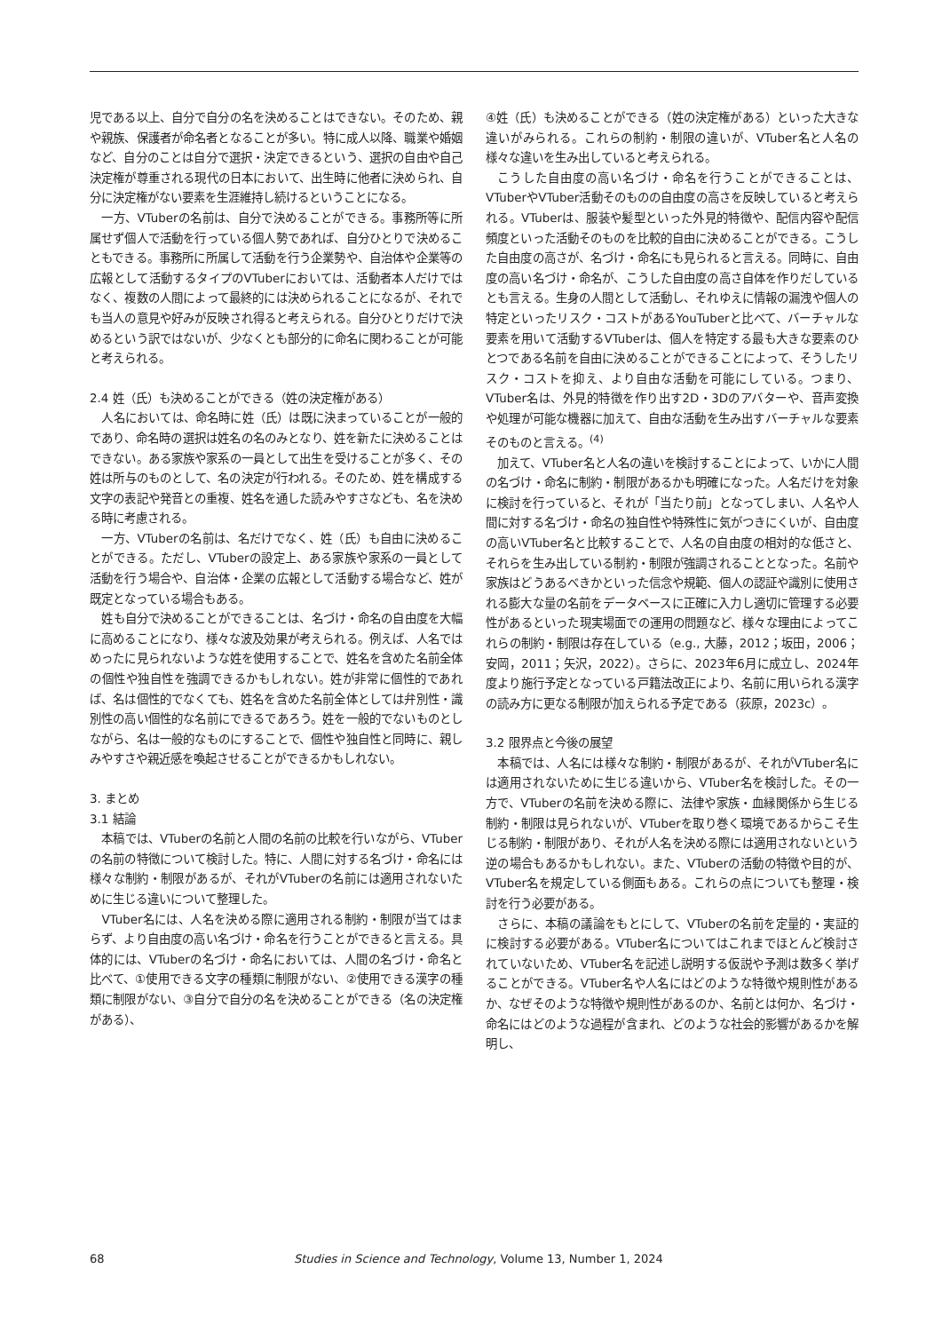児である以上、自分で自分の名を決めることはできない。そのため、親や親族、保護者が命名者となることが多い。特に成人以降、職業や婚姻など、自分のことは自分で選択・決定できるという、選択の自由や自己決定権が尊重される現代の日本において、出生時に他者に決められ、自分に決定権がない要素を生涯維持し続けるということになる。
一方、VTuberの名前は、自分で決めることができる。事務所等に所属せず個人で活動を行っている個人勢であれば、自分ひとりで決めることもできる。事務所に所属して活動を行う企業勢や、自治体や企業等の広報として活動するタイプのVTuberにおいては、活動者本人だけではなく、複数の人間によって最終的には決められることになるが、それでも当人の意見や好みが反映され得ると考えられる。自分ひとりだけで決めるという訳ではないが、少なくとも部分的に命名に関わることが可能と考えられる。
2.4 姓（氏）も決めることができる（姓の決定権がある）
人名においては、命名時に姓（氏）は既に決まっていることが一般的であり、命名時の選択は姓名の名のみとなり、姓を新たに決めることはできない。ある家族や家系の一員として出生を受けることが多く、その姓は所与のものとして、名の決定が行われる。そのため、姓を構成する文字の表記や発音との重複、姓名を通した読みやすさなども、名を決める時に考慮される。
一方、VTuberの名前は、名だけでなく、姓（氏）も自由に決めることができる。ただし、VTuberの設定上、ある家族や家系の一員として活動を行う場合や、自治体・企業の広報として活動する場合など、姓が既定となっている場合もある。
姓も自分で決めることができることは、名づけ・命名の自由度を大幅に高めることになり、様々な波及効果が考えられる。例えば、人名ではめったに見られないような姓を使用することで、姓名を含めた名前全体の個性や独自性を強調できるかもしれない。姓が非常に個性的であれば、名は個性的でなくても、姓名を含めた名前全体としては弁別性・識別性の高い個性的な名前にできるであろう。姓を一般的でないものとしながら、名は一般的なものにすることで、個性や独自性と同時に、親しみやすさや親近感を喚起させることができるかもしれない。
3. まとめ
3.1 結論
本稿では、VTuberの名前と人間の名前の比較を行いながら、VTuberの名前の特徴について検討した。特に、人間に対する名づけ・命名には様々な制約・制限があるが、それがVTuberの名前には適用されないために生じる違いについて整理した。
VTuber名には、人名を決める際に適用される制約・制限が当てはまらず、より自由度の高い名づけ・命名を行うことができると言える。具体的には、VTuberの名づけ・命名においては、人間の名づけ・命名と比べて、①使用できる文字の種類に制限がない、②使用できる漢字の種類に制限がない、③自分で自分の名を決めることができる（名の決定権がある）、
④姓（氏）も決めることができる（姓の決定権がある）といった大きな違いがみられる。これらの制約・制限の違いが、VTuber名と人名の様々な違いを生み出していると考えられる。
こうした自由度の高い名づけ・命名を行うことができることは、VTuberやVTuber活動そのものの自由度の高さを反映していると考えられる。VTuberは、服装や髪型といった外見的特徴や、配信内容や配信頻度といった活動そのものを比較的自由に決めることができる。こうした自由度の高さが、名づけ・命名にも見られると言える。同時に、自由度の高い名づけ・命名が、こうした自由度の高さ自体を作りだしているとも言える。生身の人間として活動し、それゆえに情報の漏洩や個人の特定といったリスク・コストがあるYouTuberと比べて、バーチャルな要素を用いて活動するVTuberは、個人を特定する最も大きな要素のひとつである名前を自由に決めることができることによって、そうしたリスク・コストを抑え、より自由な活動を可能にしている。つまり、VTuber名は、外見的特徴を作り出す2D・3Dのアバターや、音声変換や処理が可能な機器に加えて、自由な活動を生み出すバーチャルな要素そのものと言える。<sup>(4)</sup>
加えて、VTuber名と人名の違いを検討することによって、いかに人間の名づけ・命名に制約・制限があるかも明確になった。人名だけを対象に検討を行っていると、それが「当たり前」となってしまい、人名や人間に対する名づけ・命名の独自性や特殊性に気がつきにくいが、自由度の高いVTuber名と比較することで、人名の自由度の相対的な低さと、それらを生み出している制約・制限が強調されることとなった。名前や家族はどうあるべきかといった信念や規範、個人の認証や識別に使用される膨大な量の名前をデータベースに正確に入力し適切に管理する必要性があるといった現実場面での運用の問題など、様々な理由によってこれらの制約・制限は存在している（e.g., 大藤，2012；坂田，2006；安岡，2011；矢沢，2022）。さらに、2023年6月に成立し、2024年度より施行予定となっている戸籍法改正により、名前に用いられる漢字の読み方に更なる制限が加えられる予定である（荻原，2023c）。
3.2 限界点と今後の展望
本稿では、人名には様々な制約・制限があるが、それがVTuber名には適用されないために生じる違いから、VTuber名を検討した。その一方で、VTuberの名前を決める際に、法律や家族・血縁関係から生じる制約・制限は見られないが、VTuberを取り巻く環境であるからこそ生じる制約・制限があり、それが人名を決める際には適用されないという逆の場合もあるかもしれない。また、VTuberの活動の特徴や目的が、VTuber名を規定している側面もある。これらの点についても整理・検討を行う必要がある。
さらに、本稿の議論をもとにして、VTuberの名前を定量的・実証的に検討する必要がある。VTuber名についてはこれまでほとんど検討されていないため、VTuber名を記述し説明する仮説や予測は数多く挙げることができる。VTuber名や人名にはどのような特徴や規則性があるか、なぜそのような特徴や規則性があるのか、名前とは何か、名づけ・命名にはどのような過程が含まれ、どのような社会的影響があるかを解明し、
68 Studies in Science and Technology, Volume 13, Number 1, 2024